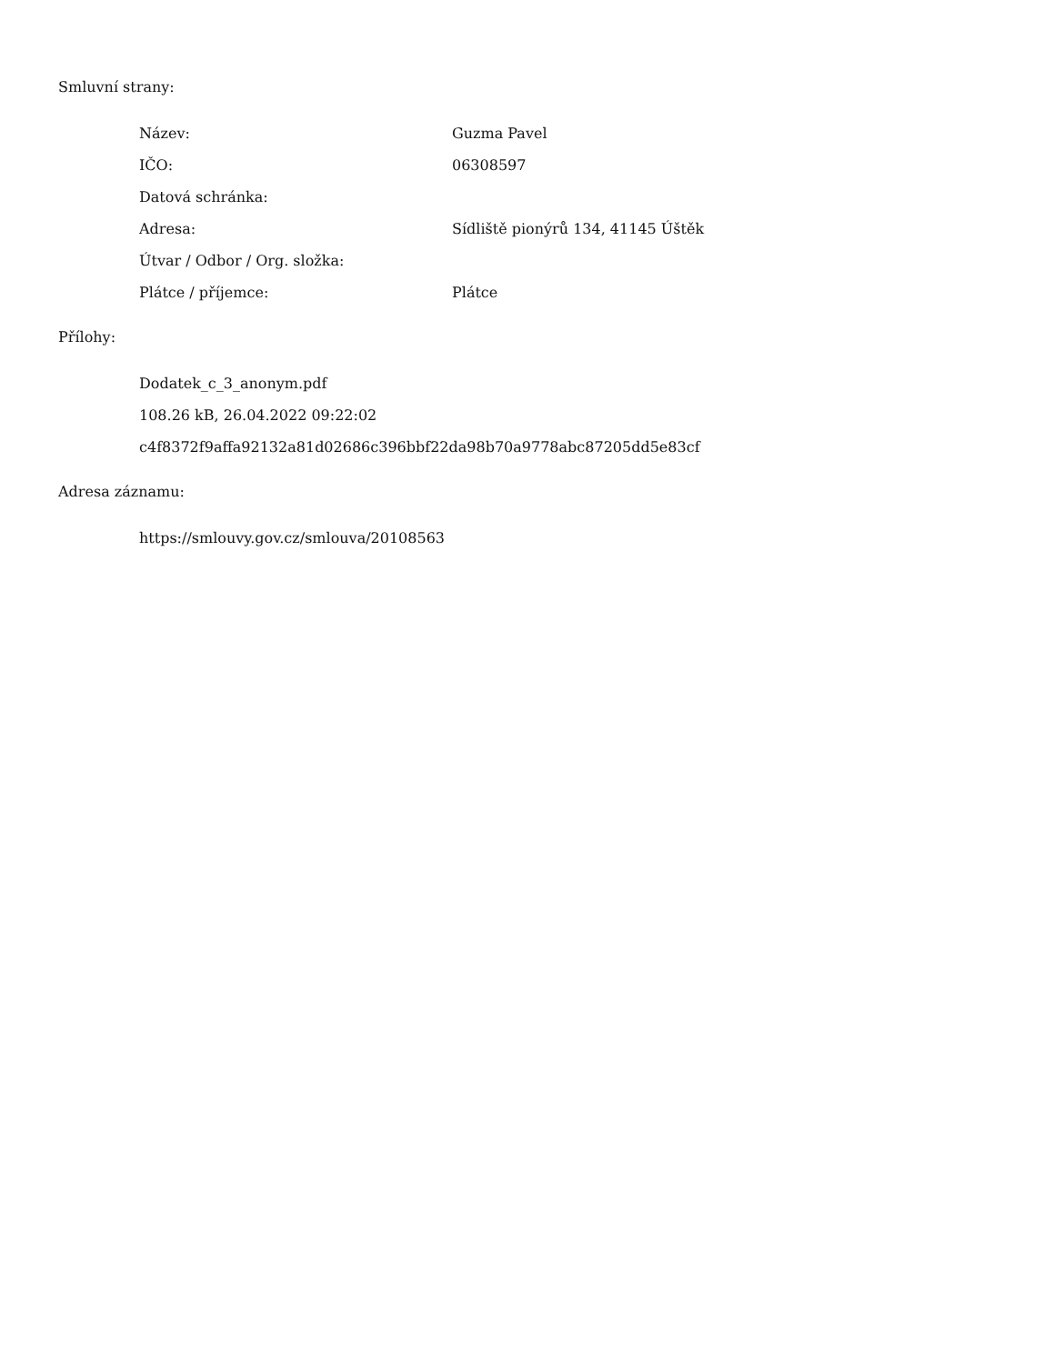Smluvní strany:
| Název: | Guzma Pavel |
| IČO: | 06308597 |
| Datová schránka: | |
| Adresa: | Sídliště pionýrů 134, 41145 Úštěk |
| Útvar / Odbor / Org. složka: | |
| Plátce / příjemce: | Plátce |
Přílohy:
Dodatek_c_3_anonym.pdf
108.26 kB, 26.04.2022 09:22:02
c4f8372f9affa92132a81d02686c396bbf22da98b70a9778abc87205dd5e83cf
Adresa záznamu:
https://smlouvy.gov.cz/smlouva/20108563